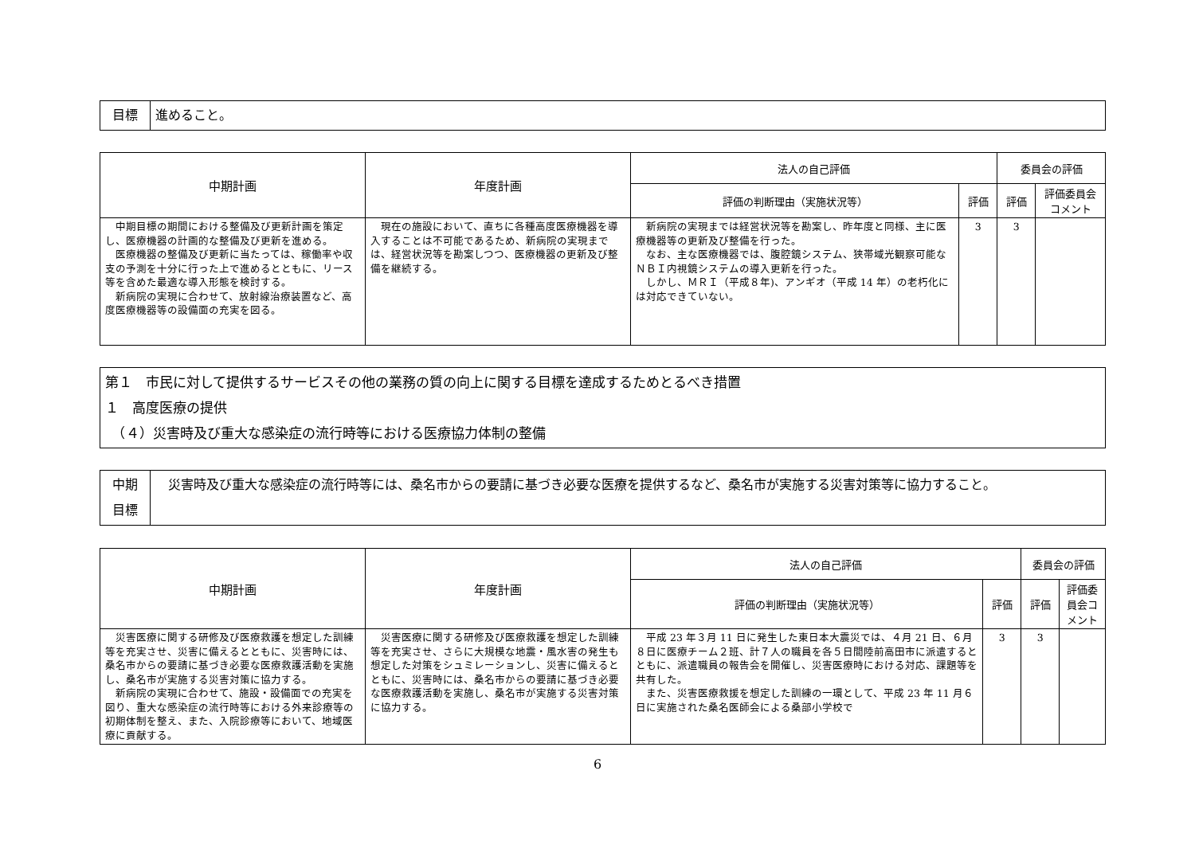| 目標 | 進めること。 |
| 中期計画 | 年度計画 | 法人の自己評価 | | 委員会の評価 | |
| --- | --- | --- | --- | --- | --- |
| | | 評価の判断理由（実施状況等） | 評価 | 評価 | 評価委員会コメント |
| 中期目標の期間における整備及び更新計画を策定し、医療機器の計画的な整備及び更新を進める。 医療機器の整備及び更新に当たっては、稼働率や収支の予測を十分に行った上で進めるとともに、リース等を含めた最適な導入形態を検討する。 新病院の実現に合わせて、放射線治療装置など、高度医療機器等の設備面の充実を図る。 | 現在の施設において、直ちに各種高度医療機器を導入することは不可能であるため、新病院の実現までは、経営状況等を勘案しつつ、医療機器の更新及び整備を継続する。 | 新病院の実現までは経営状況等を勘案し、昨年度と同様、主に医療機器等の更新及び整備を行った。 なお、主な医療機器では、腹腔鏡システム、狭帯域光観察可能なＮＢＩ内視鏡システムの導入更新を行った。 しかし、ＭＲＩ（平成８年)、アンギオ（平成 14 年）の老朽化には対応できていない。 | 3 | 3 | |
| 第１ 市民に対して提供するサービスその他の業務の質の向上に関する目標を達成するためとるべき措置 １ 高度医療の提供 （４）災害時及び重大な感染症の流行時等における医療協力体制の整備 |
| 中期 目標 | 災害時及び重大な感染症の流行時等には、桑名市からの要請に基づき必要な医療を提供するなど、桑名市が実施する災害対策等に協力すること。 |
| 中期計画 | 年度計画 | 法人の自己評価 | | 委員会の評価 | |
| --- | --- | --- | --- | --- | --- |
| | | 評価の判断理由（実施状況等） | 評価 | 評価 | 評価委員会コメント |
| 災害医療に関する研修及び医療救護を想定した訓練等を充実させ、災害に備えるとともに、災害時には、桑名市からの要請に基づき必要な医療救護活動を実施し、桑名市が実施する災害対策に協力する。 新病院の実現に合わせて、施設・設備面での充実を図り、重大な感染症の流行時等における外来診療等の初期体制を整え、また、入院診療等において、地域医療に貢献する。 | 災害医療に関する研修及び医療救護を想定した訓練等を充実させ、さらに大規模な地震・風水害の発生も想定した対策をシュミレーションし、災害に備えるとともに、災害時には、桑名市からの要請に基づき必要な医療救護活動を実施し、桑名市が実施する災害対策に協力する。 | 平成 23 年３月 11 日に発生した東日本大震災では、４月 21 日、６月８日に医療チーム２班、計７人の職員を各５日間陸前高田市に派遣するとともに、派遣職員の報告会を開催し、災害医療時における対応、課題等を共有した。 また、災害医療救援を想定した訓練の一環として、平成 23 年 11 月６日に実施された桑名医師会による桑部小学校で | 3 | 3 | |
6